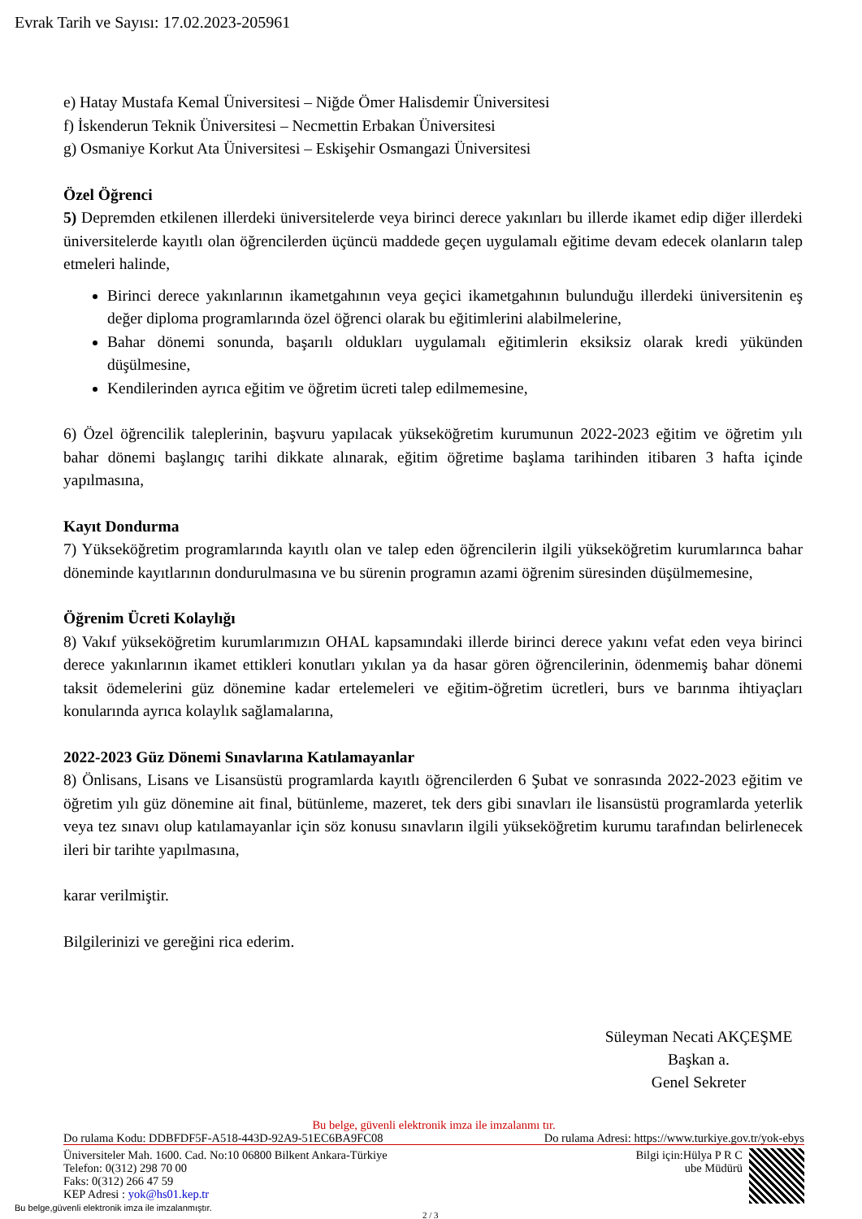Evrak Tarih ve Sayısı: 17.02.2023-205961
e) Hatay Mustafa Kemal Üniversitesi – Niğde Ömer Halisdemir Üniversitesi
f) İskenderun Teknik Üniversitesi – Necmettin Erbakan Üniversitesi
g) Osmaniye Korkut Ata Üniversitesi – Eskişehir Osmangazi Üniversitesi
Özel Öğrenci
5) Depremden etkilenen illerdeki üniversitelerde veya birinci derece yakınları bu illerde ikamet edip diğer illerdeki üniversitelerde kayıtlı olan öğrencilerden üçüncü maddede geçen uygulamalı eğitime devam edecek olanların talep etmeleri halinde,
Birinci derece yakınlarının ikametgahının veya geçici ikametgahının bulunduğu illerdeki üniversitenin eş değer diploma programlarında özel öğrenci olarak bu eğitimlerini alabilmelerine,
Bahar dönemi sonunda, başarılı oldukları uygulamalı eğitimlerin eksiksiz olarak kredi yükünden düşülmesine,
Kendilerinden ayrıca eğitim ve öğretim ücreti talep edilmemesine,
6) Özel öğrencilik taleplerinin, başvuru yapılacak yükseköğretim kurumunun 2022-2023 eğitim ve öğretim yılı bahar dönemi başlangıç tarihi dikkate alınarak, eğitim öğretime başlama tarihinden itibaren 3 hafta içinde yapılmasına,
Kayıt Dondurma
7) Yükseköğretim programlarında kayıtlı olan ve talep eden öğrencilerin ilgili yükseköğretim kurumlarınca bahar döneminde kayıtlarının dondurulmasına ve bu sürenin programın azami öğrenim süresinden düşülmemesine,
Öğrenim Ücreti Kolaylığı
8) Vakıf yükseköğretim kurumlarımızın OHAL kapsamındaki illerde birinci derece yakını vefat eden veya birinci derece yakınlarının ikamet ettikleri konutları yıkılan ya da hasar gören öğrencilerinin, ödenmemiş bahar dönemi taksit ödemelerini güz dönemine kadar ertelemeleri ve eğitim-öğretim ücretleri, burs ve barınma ihtiyaçları konularında ayrıca kolaylık sağlamalarına,
2022-2023 Güz Dönemi Sınavlarına Katılamayanlar
8) Önlisans, Lisans ve Lisansüstü programlarda kayıtlı öğrencilerden 6 Şubat ve sonrasında 2022-2023 eğitim ve öğretim yılı güz dönemine ait final, bütünleme, mazeret, tek ders gibi sınavları ile lisansüstü programlarda yeterlik veya tez sınavı olup katılamayanlar için söz konusu sınavların ilgili yükseköğretim kurumu tarafından belirlenecek ileri bir tarihte yapılmasına,
karar verilmiştir.
Bilgilerinizi ve gereğini rica ederim.
Süleyman Necati AKÇEŞME
Başkan a.
Genel Sekreter
Bu belge, güvenli elektronik imza ile imzalanmı tır.
Do rulama Kodu: DDBFDF5F-A518-443D-92A9-51EC6BA9FC08 Do rulama Adresi: https://www.turkiye.gov.tr/yok-ebys
Üniversiteler Mah. 1600. Cad. No:10 06800 Bilkent Ankara-Türkiye
Telefon: 0(312) 298 70 00
Faks: 0(312) 266 47 59
KEP Adresi : yok@hs01.kep.tr
Bilgi için:Hülya P R C
ube Müdürü
Bu belge,güvenli elektronik imza ile imzalanmıştır.
2 / 3